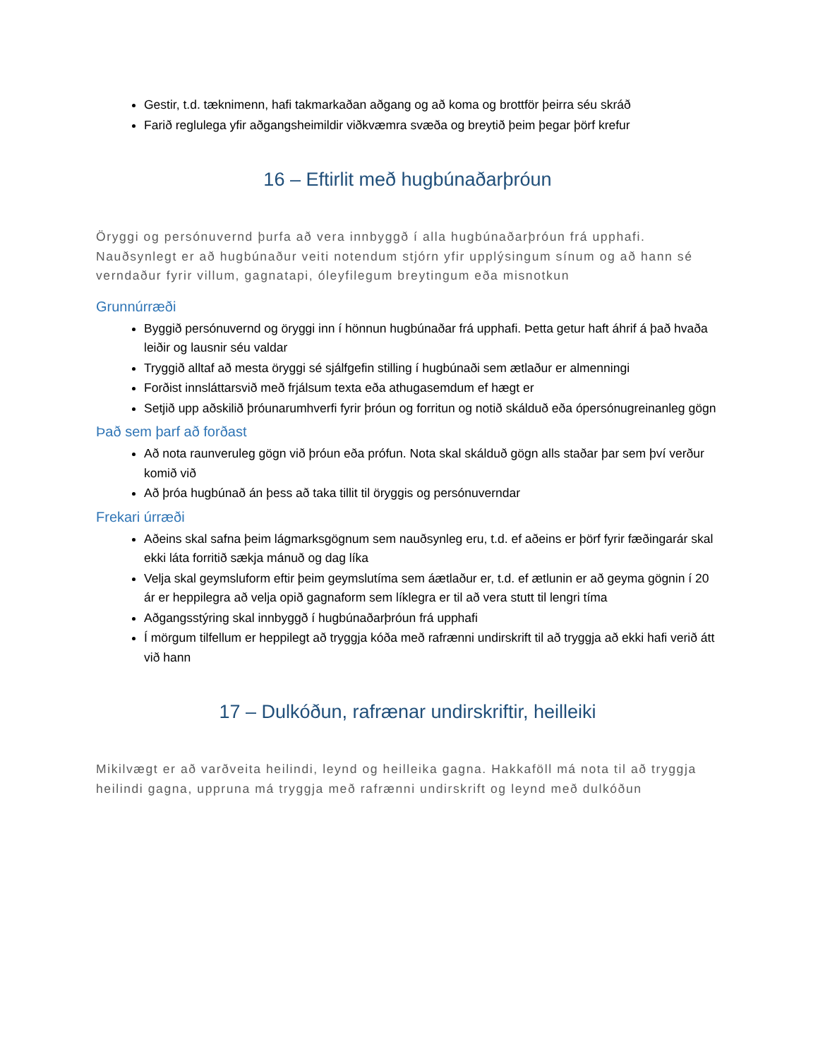Gestir, t.d. tæknimenn, hafi takmarkaðan aðgang og að koma og brottför þeirra séu skráð
Farið reglulega yfir aðgangsheimildir viðkvæmra svæða og breytið þeim þegar þörf krefur
16 – Eftirlit með hugbúnaðarþróun
Öryggi og persónuvernd þurfa að vera innbyggð í alla hugbúnaðarþróun frá upphafi. Nauðsynlegt er að hugbúnaður veiti notendum stjórn yfir upplýsingum sínum og að hann sé verndaður fyrir villum, gagnatapi, óleyfilegum breytingum eða misnotkun
Grunnúrræði
Byggið persónuvernd og öryggi inn í hönnun hugbúnaðar frá upphafi. Þetta getur haft áhrif á það hvaða leiðir og lausnir séu valdar
Tryggið alltaf að mesta öryggi sé sjálfgefin stilling í hugbúnaði sem ætlaður er almenningi
Forðist innsláttarsvið með frjálsum texta eða athugasemdum ef hægt er
Setjið upp aðskilið þróunarumhverfi fyrir þróun og forritun og notið skálduð eða ópersónugreinanleg gögn
Það sem þarf að forðast
Að nota raunveruleg gögn við þróun eða prófun. Nota skal skálduð gögn alls staðar þar sem því verður komið við
Að þróa hugbúnað án þess að taka tillit til öryggis og persónuverndar
Frekari úrræði
Aðeins skal safna þeim lágmarksgögnum sem nauðsynleg eru, t.d. ef aðeins er þörf fyrir fæðingarár skal ekki láta forritið sækja mánuð og dag líka
Velja skal geymsluform eftir þeim geymslutíma sem áætlaður er, t.d. ef ætlunin er að geyma gögnin í 20 ár er heppilegra að velja opið gagnaform sem líklegra er til að vera stutt til lengri tíma
Aðgangsstýring skal innbyggð í hugbúnaðarþróun frá upphafi
Í mörgum tilfellum er heppilegt að tryggja kóða með rafrænni undirskrift til að tryggja að ekki hafi verið átt við hann
17 – Dulkóðun, rafrænar undirskriftir, heilleiki
Mikilvægt er að varðveita heilindi, leynd og heilleika gagna. Hakkaföll má nota til að tryggja heilindi gagna, uppruna má tryggja með rafrænni undirskrift og leynd með dulkóðun